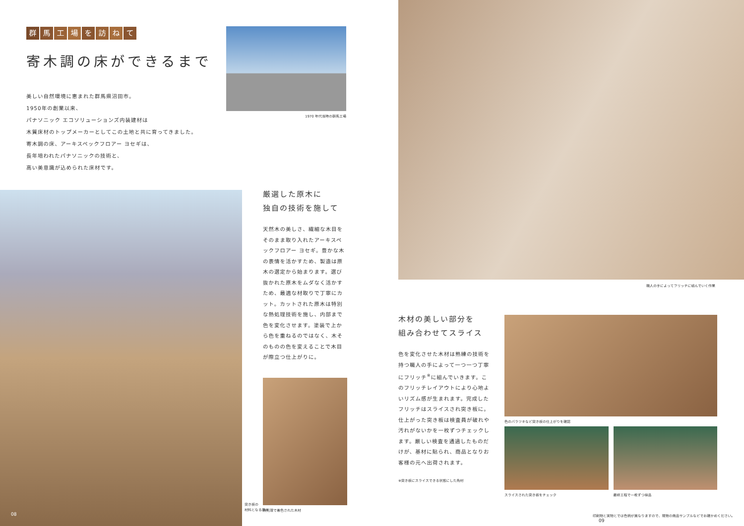群馬工場を訪ねて
寄木調の床ができるまで
美しい自然環境に恵まれた群馬県沼田市。
1950年の創業以来、
パナソニック エコソリューションズ内装建材は
木質床材のトップメーカーとしてこの土地と共に育ってきました。
寄木調の床、アーキスペックフロアー ヨセギは、
長年培われたパナソニックの技術と、
高い美意識が込められた床材です。
1970 年代当時の群馬工場
突き板の
材料となる原木
08
厳選した原木に
独自の技術を施して
天然木の美しさ、繊細な木目をそのまま取り入れたアーキスペックフロアー ヨセギ。豊かな木の表情を活かすため、製造は原木の選定から始まります。選び抜かれた原木をムダなく活かすため、最適な材取りで丁寧にカット。カットされた原木は特別な熱処理技術を施し、内部まで色を変化させます。塗装で上から色を重ねるのではなく、木そのものの色を変えることで木目が際立つ仕上がりに。
熱処理で着色された木材
職人の手によってフリッチに組んでいく作業
木材の美しい部分を
組み合わせてスライス
色を変化させた木材は熟練の技術を持つ職人の手によって一つ一つ丁寧にフリッチ<sup>※</sup>に組んでいきます。このフリッチレイアウトにより心地よいリズム感が生まれます。完成したフリッチはスライスされ突き板に。仕上がった突き板は検査員が破れや汚れがないかを一枚ずつチェックします。厳しい検査を通過したものだけが、基材に貼られ、商品となりお客様の元へ出荷されます。
※突き板にスライスできる状態にした角材
色のバラツキなど突き板の仕上がりを確認
スライスされた突き板をチェック 最終工程で一枚ずつ検品
印刷物と実物とでは色柄が異なりますので、現物の商品サンプルなどでお確かめください。 09